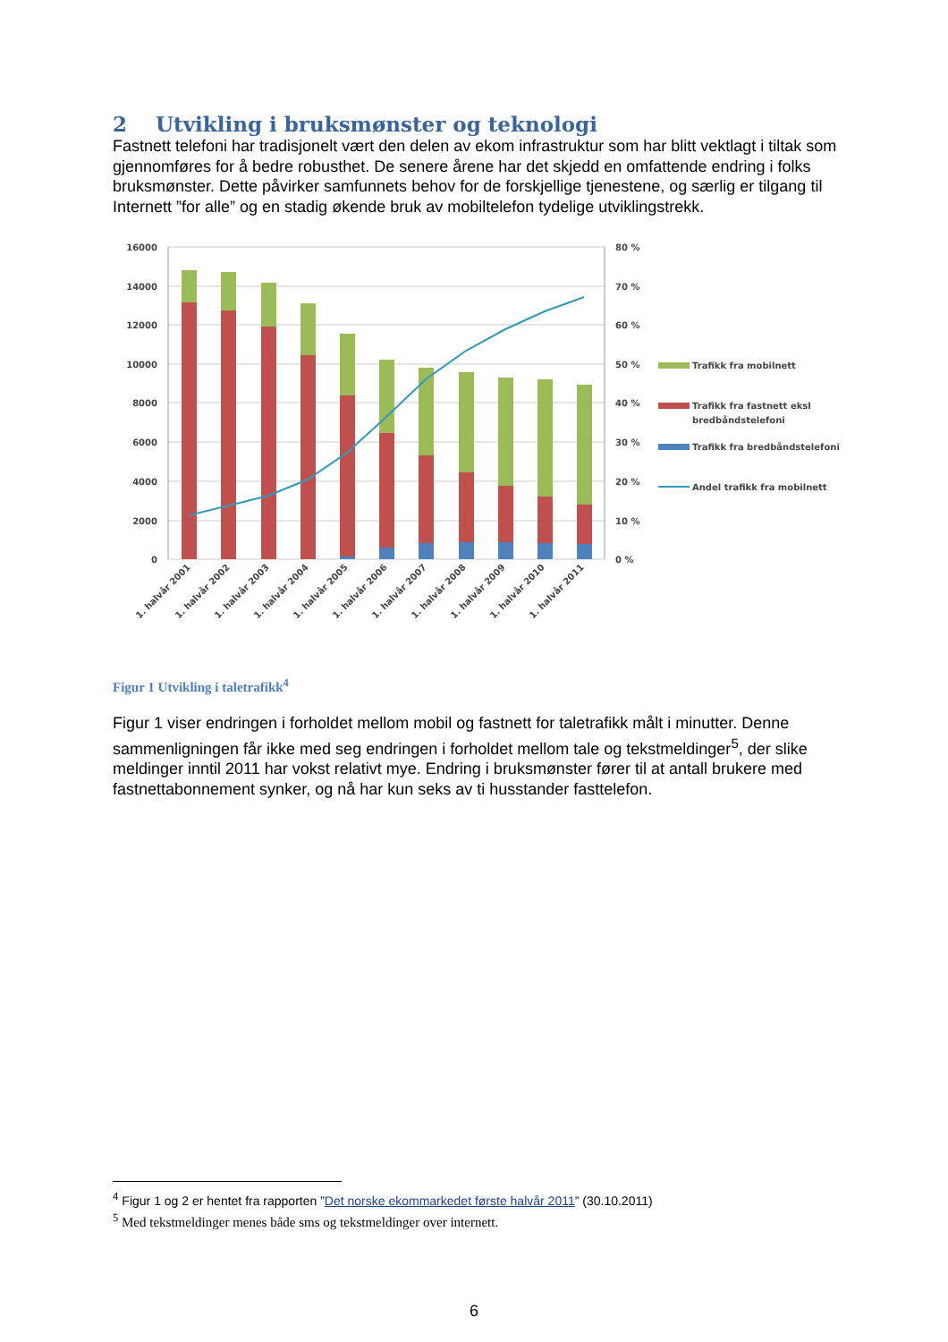2 Utvikling i bruksmønster og teknologi
Fastnett telefoni har tradisjonelt vært den delen av ekom infrastruktur som har blitt vektlagt i tiltak som gjennomføres for å bedre robusthet. De senere årene har det skjedd en omfattende endring i folks bruksmønster. Dette påvirker samfunnets behov for de forskjellige tjenestene, og særlig er tilgang til Internett ”for alle” og en stadig økende bruk av mobiltelefon tydelige utviklingstrekk.
16000
14000
12000
10000
8000
6000
4000
2000
0
80 %
70 %
60 %
50 %
40 %
30 %
20 %
10 %
0 %
1. halvår 2001
1. halvår 2002
1. halvår 2003
1. halvår 2004
1. halvår 2005
1. halvår 2006
1. halvår 2007
1. halvår 2008
1. halvår 2009
1. halvår 2010
1. halvår 2011
Trafikk fra mobilnett
Trafikk fra fastnett eksl
bredbåndstelefoni
Trafikk fra bredbåndstelefoni
Andel trafikk fra mobilnett
Figur 1 Utvikling i taletrafikk<sup>4</sup>
Figur 1 viser endringen i forholdet mellom mobil og fastnett for taletrafikk målt i minutter. Denne sammenligningen får ikke med seg endringen i forholdet mellom tale og tekstmeldinger<sup>5</sup>, der slike meldinger inntil 2011 har vokst relativt mye. Endring i bruksmønster fører til at antall brukere med fastnettabonnement synker, og nå har kun seks av ti husstander fasttelefon.
<sup>4</sup> Figur 1 og 2 er hentet fra rapporten ”Det norske ekommarkedet første halvår 2011” (30.10.2011)
<sup>5</sup> Med tekstmeldinger menes både sms og tekstmeldinger over internett.
6